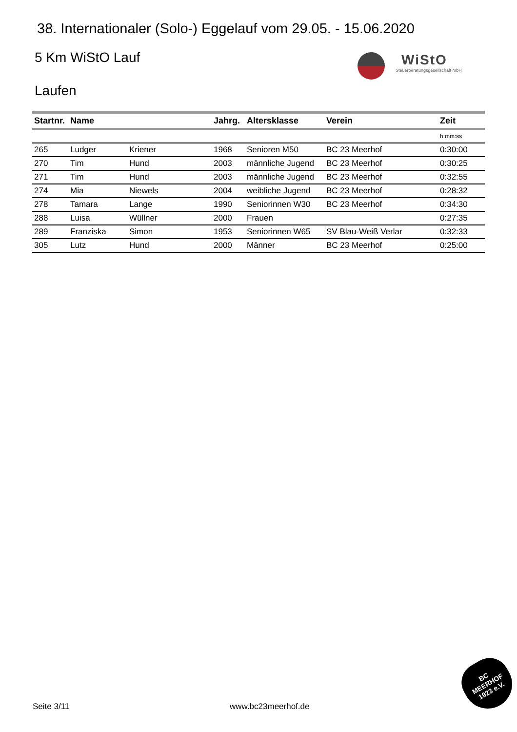38. Internationaler (Solo-) Eggelauf vom 29.05. - 15.06.2020
5 Km WiStO Lauf
WiStO
Steuerberatungsgesellschaft mbH
Laufen
| Startnr. | Name | | Jahrg. | Altersklasse | Verein | Zeit |
| --- | --- | --- | --- | --- | --- | --- |
| | | | | | | h:mm:ss |
| 265 | Ludger | Kriener | 1968 | Senioren M50 | BC 23 Meerhof | 0:30:00 |
| 270 | Tim | Hund | 2003 | männliche Jugend | BC 23 Meerhof | 0:30:25 |
| 271 | Tim | Hund | 2003 | männliche Jugend | BC 23 Meerhof | 0:32:55 |
| 274 | Mia | Niewels | 2004 | weibliche Jugend | BC 23 Meerhof | 0:28:32 |
| 278 | Tamara | Lange | 1990 | Seniorinnen W30 | BC 23 Meerhof | 0:34:30 |
| 288 | Luisa | Wüllner | 2000 | Frauen | | 0:27:35 |
| 289 | Franziska | Simon | 1953 | Seniorinnen W65 | SV Blau-Weiß Verlar | 0:32:33 |
| 305 | Lutz | Hund | 2000 | Männer | BC 23 Meerhof | 0:25:00 |
Seite 3/11 www.bc23meerhof.de
BC
MEERHOF
1923 e.V.